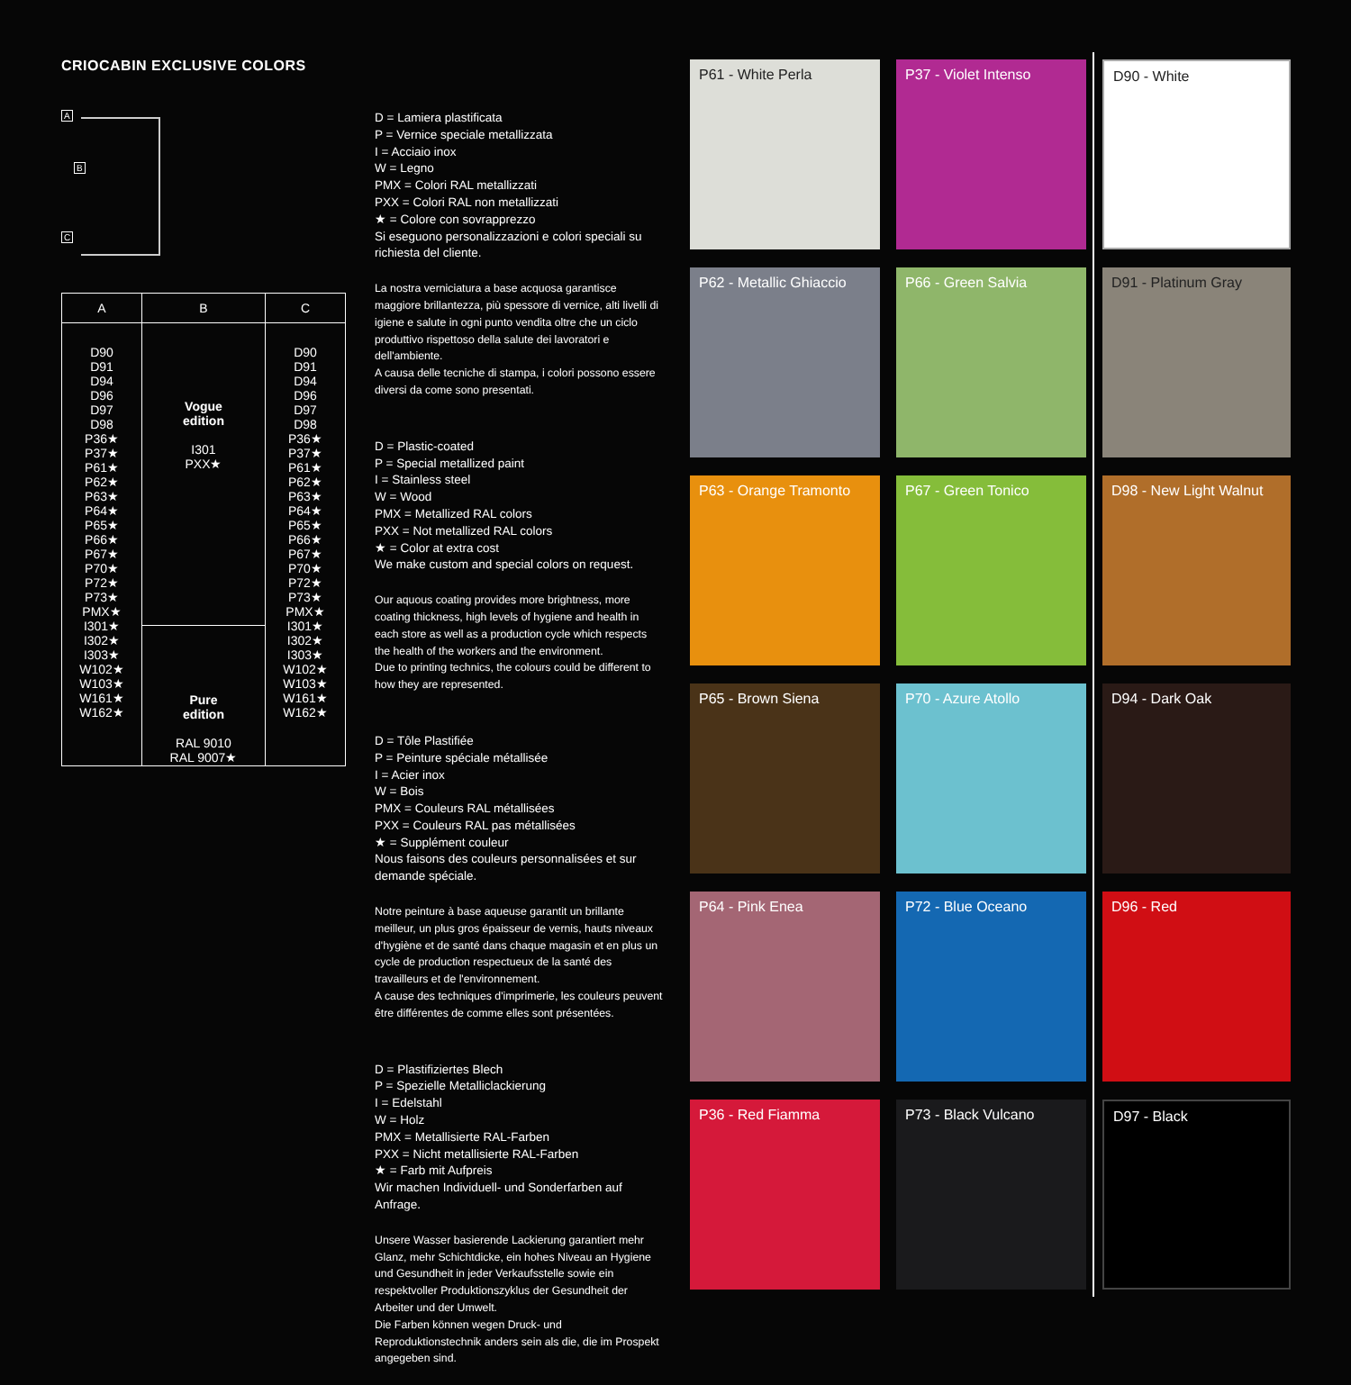CRIOCABIN EXCLUSIVE COLORS
A
B
C
| A | B | C |
| --- | --- | --- |
| D90 D91 D94 D96 D97 D98 P36★ P37★ P61★ P62★ P63★ P64★ P65★ P66★ P67★ P70★ P72★ P73★ PMX★ I301★ I302★ I303★ W102★ W103★ W161★ W162★ | Vogue edition I301 PXX★ | D90 D91 D94 D96 D97 D98 P36★ P37★ P61★ P62★ P63★ P64★ P65★ P66★ P67★ P70★ P72★ P73★ PMX★ I301★ I302★ I303★ W102★ W103★ W161★ W162★ |
| | Pure edition RAL 9010 RAL 9007★ | |
D = Lamiera plastificata
P = Vernice speciale metallizzata
I = Acciaio inox
W = Legno
PMX = Colori RAL metallizzati
PXX = Colori RAL non metallizzati
★ = Colore con sovrapprezzo
Si eseguono personalizzazioni e colori speciali su richiesta del cliente.
La nostra verniciatura a base acquosa garantisce maggiore brillantezza, più spessore di vernice, alti livelli di igiene e salute in ogni punto vendita oltre che un ciclo produttivo rispettoso della salute dei lavoratori e dell'ambiente.
A causa delle tecniche di stampa, i colori possono essere diversi da come sono presentati.
D = Plastic-coated
P = Special metallized paint
I = Stainless steel
W = Wood
PMX = Metallized RAL colors
PXX = Not metallized RAL colors
★ = Color at extra cost
We make custom and special colors on request.
Our aquous coating provides more brightness, more coating thickness, high levels of hygiene and health in each store as well as a production cycle which respects the health of the workers and the environment.
Due to printing technics, the colours could be different to how they are represented.
D = Tôle Plastifiée
P = Peinture spéciale métallisée
I = Acier inox
W = Bois
PMX = Couleurs RAL métallisées
PXX = Couleurs RAL pas métallisées
★ = Supplément couleur
Nous faisons des couleurs personnalisées et sur demande spéciale.
Notre peinture à base aqueuse garantit un brillante meilleur, un plus gros épaisseur de vernis, hauts niveaux d'hygiène et de santé dans chaque magasin et en plus un cycle de production respectueux de la santé des travailleurs et de l'environnement.
A cause des techniques d'imprimerie, les couleurs peuvent être différentes de comme elles sont présentées.
D = Plastifiziertes Blech
P = Spezielle Metalliclackierung
I = Edelstahl
W = Holz
PMX = Metallisierte RAL-Farben
PXX = Nicht metallisierte RAL-Farben
★ = Farb mit Aufpreis
Wir machen Individuell- und Sonderfarben auf Anfrage.
Unsere Wasser basierende Lackierung garantiert mehr Glanz, mehr Schichtdicke, ein hohes Niveau an Hygiene und Gesundheit in jeder Verkaufsstelle sowie ein respektvoller Produktionszyklus der Gesundheit der Arbeiter und der Umwelt.
Die Farben können wegen Druck- und Reproduktionstechnik anders sein als die, die im Prospekt angegeben sind.
P61 - White Perla
P37 - Violet Intenso
D90 - White
P62 - Metallic Ghiaccio
P66 - Green Salvia
D91 - Platinum Gray
P63 - Orange Tramonto
P67 - Green Tonico
D98 - New Light Walnut
P65 - Brown Siena
P70 - Azure Atollo
D94 - Dark Oak
P64 - Pink Enea
P72 - Blue Oceano
D96 - Red
P36 - Red Fiamma
P73 - Black Vulcano
D97 - Black